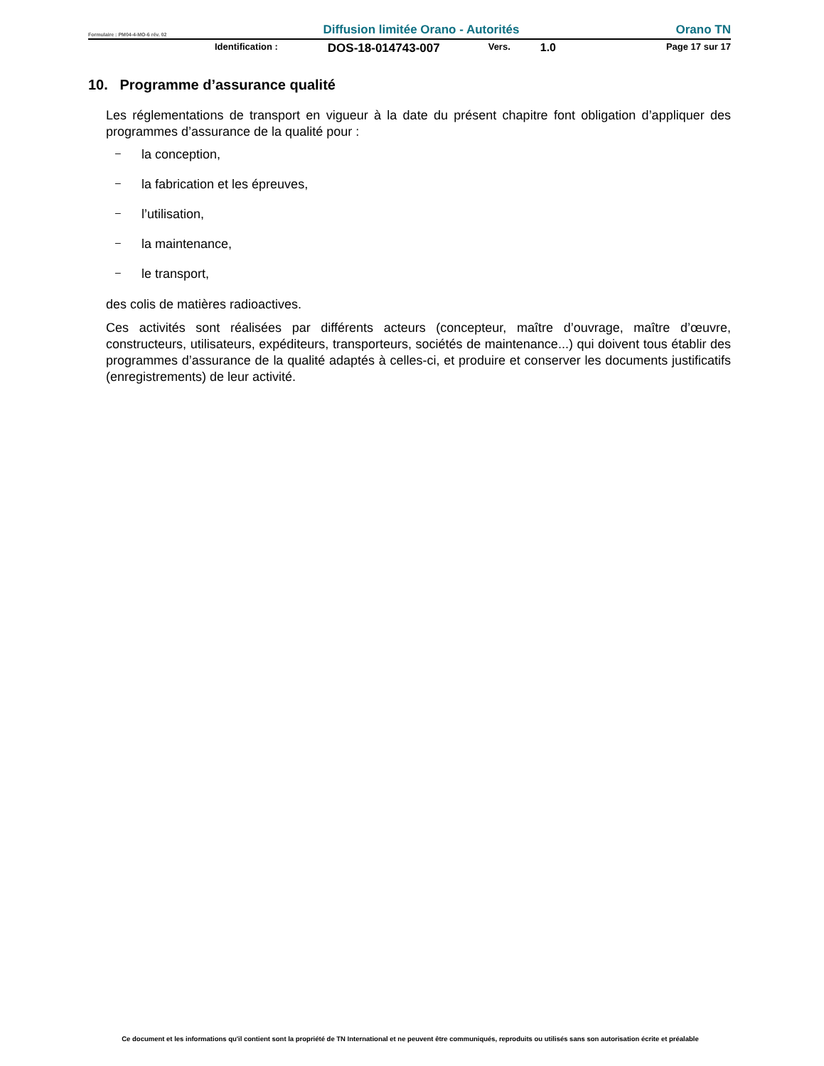Formulaire : PM04-4-MO-6 rév. 02 Diffusion limitée Orano - Autorités Orano TN
Identification : DOS-18-014743-007 Vers. 1.0 Page 17 sur 17
10. Programme d’assurance qualité
Les réglementations de transport en vigueur à la date du présent chapitre font obligation d’appliquer des programmes d’assurance de la qualité pour :
– la conception,
– la fabrication et les épreuves,
– l’utilisation,
– la maintenance,
– le transport,
des colis de matières radioactives.
Ces activités sont réalisées par différents acteurs (concepteur, maître d’ouvrage, maître d’œuvre, constructeurs, utilisateurs, expéditeurs, transporteurs, sociétés de maintenance...) qui doivent tous établir des programmes d’assurance de la qualité adaptés à celles-ci, et produire et conserver les documents justificatifs (enregistrements) de leur activité.
Ce document et les informations qu'il contient sont la propriété de TN International et ne peuvent être communiqués, reproduits ou utilisés sans son autorisation écrite et préalable